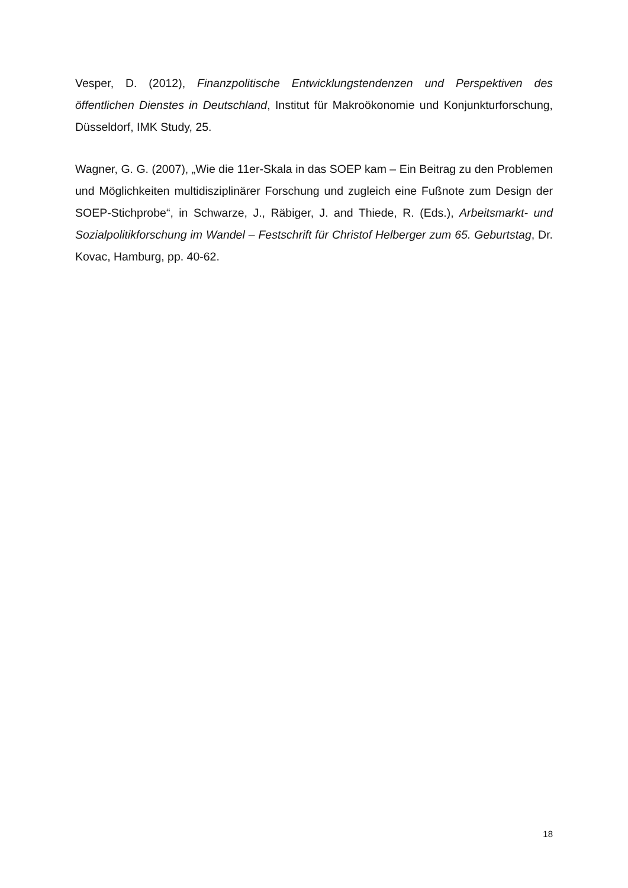Vesper, D. (2012), Finanzpolitische Entwicklungstendenzen und Perspektiven des öffentlichen Dienstes in Deutschland, Institut für Makroökonomie und Konjunkturforschung, Düsseldorf, IMK Study, 25.
Wagner, G. G. (2007), „Wie die 11er-Skala in das SOEP kam – Ein Beitrag zu den Problemen und Möglichkeiten multidisziplinärer Forschung und zugleich eine Fußnote zum Design der SOEP-Stichprobe“, in Schwarze, J., Räbiger, J. and Thiede, R. (Eds.), Arbeitsmarkt- und Sozialpolitikforschung im Wandel – Festschrift für Christof Helberger zum 65. Geburtstag, Dr. Kovac, Hamburg, pp. 40-62.
18